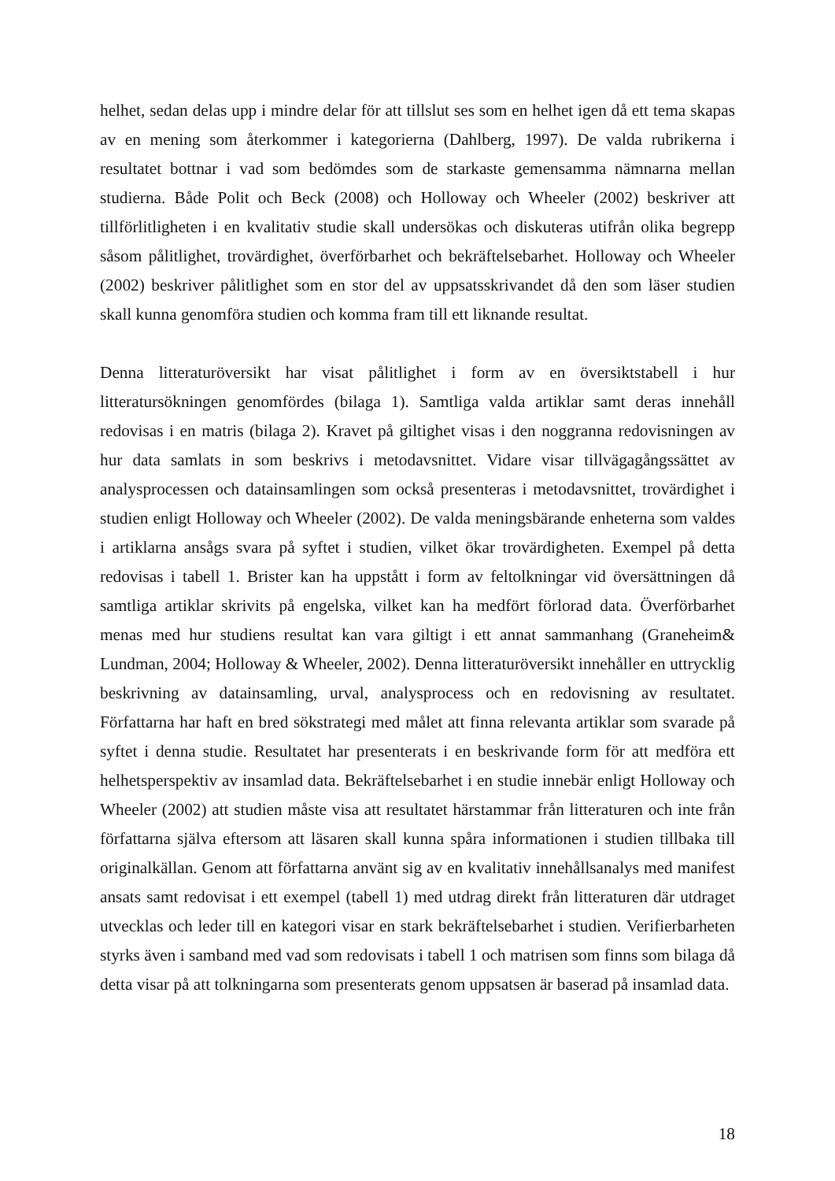helhet, sedan delas upp i mindre delar för att tillslut ses som en helhet igen då ett tema skapas av en mening som återkommer i kategorierna (Dahlberg, 1997). De valda rubrikerna i resultatet bottnar i vad som bedömdes som de starkaste gemensamma nämnarna mellan studierna. Både Polit och Beck (2008) och Holloway och Wheeler (2002) beskriver att tillförlitligheten i en kvalitativ studie skall undersökas och diskuteras utifrån olika begrepp såsom pålitlighet, trovärdighet, överförbarhet och bekräftelsebarhet. Holloway och Wheeler (2002) beskriver pålitlighet som en stor del av uppsatsskrivandet då den som läser studien skall kunna genomföra studien och komma fram till ett liknande resultat.
Denna litteraturöversikt har visat pålitlighet i form av en översiktstabell i hur litteratursökningen genomfördes (bilaga 1). Samtliga valda artiklar samt deras innehåll redovisas i en matris (bilaga 2). Kravet på giltighet visas i den noggranna redovisningen av hur data samlats in som beskrivs i metodavsnittet. Vidare visar tillvägagångssättet av analysprocessen och datainsamlingen som också presenteras i metodavsnittet, trovärdighet i studien enligt Holloway och Wheeler (2002). De valda meningsbärande enheterna som valdes i artiklarna ansågs svara på syftet i studien, vilket ökar trovärdigheten. Exempel på detta redovisas i tabell 1. Brister kan ha uppstått i form av feltolkningar vid översättningen då samtliga artiklar skrivits på engelska, vilket kan ha medfört förlorad data. Överförbarhet menas med hur studiens resultat kan vara giltigt i ett annat sammanhang (Graneheim& Lundman, 2004; Holloway & Wheeler, 2002). Denna litteraturöversikt innehåller en uttrycklig beskrivning av datainsamling, urval, analysprocess och en redovisning av resultatet. Författarna har haft en bred sökstrategi med målet att finna relevanta artiklar som svarade på syftet i denna studie. Resultatet har presenterats i en beskrivande form för att medföra ett helhetsperspektiv av insamlad data. Bekräftelsebarhet i en studie innebär enligt Holloway och Wheeler (2002) att studien måste visa att resultatet härstammar från litteraturen och inte från författarna själva eftersom att läsaren skall kunna spåra informationen i studien tillbaka till originalkällan. Genom att författarna använt sig av en kvalitativ innehållsanalys med manifest ansats samt redovisat i ett exempel (tabell 1) med utdrag direkt från litteraturen där utdraget utvecklas och leder till en kategori visar en stark bekräftelsebarhet i studien. Verifierbarheten styrks även i samband med vad som redovisats i tabell 1 och matrisen som finns som bilaga då detta visar på att tolkningarna som presenterats genom uppsatsen är baserad på insamlad data.
18